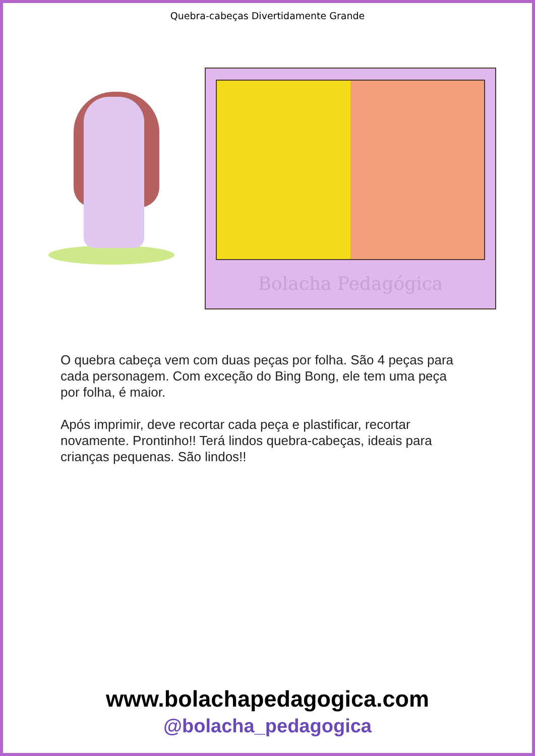Quebra-cabeças Divertidamente Grande
Bolacha Pedagógica
O quebra cabeça vem com duas peças por folha. São 4 peças para cada personagem. Com exceção do Bing Bong, ele tem uma peça por folha, é maior.
Após imprimir, deve recortar cada peça e plastificar, recortar novamente. Prontinho!! Terá lindos quebra-cabeças, ideais para crianças pequenas. São lindos!!
www.bolachapedagogica.com
@bolacha_pedagogica